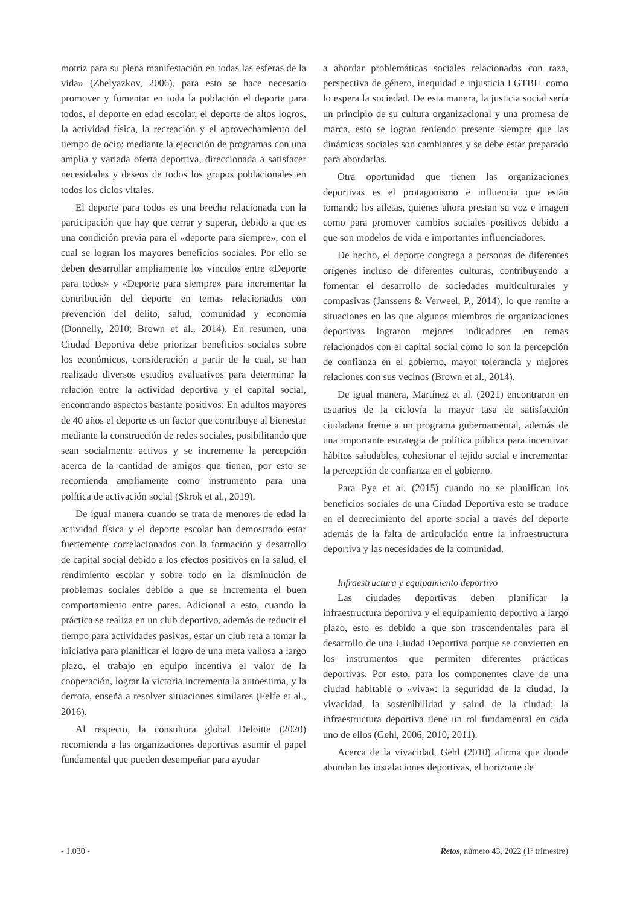motriz para su plena manifestación en todas las esferas de la vida» (Zhelyazkov, 2006), para esto se hace necesario promover y fomentar en toda la población el deporte para todos, el deporte en edad escolar, el deporte de altos logros, la actividad física, la recreación y el aprovechamiento del tiempo de ocio; mediante la ejecución de programas con una amplia y variada oferta deportiva, direccionada a satisfacer necesidades y deseos de todos los grupos poblacionales en todos los ciclos vitales.
El deporte para todos es una brecha relacionada con la participación que hay que cerrar y superar, debido a que es una condición previa para el «deporte para siempre», con el cual se logran los mayores beneficios sociales. Por ello se deben desarrollar ampliamente los vínculos entre «Deporte para todos» y «Deporte para siempre» para incrementar la contribución del deporte en temas relacionados con prevención del delito, salud, comunidad y economía (Donnelly, 2010; Brown et al., 2014). En resumen, una Ciudad Deportiva debe priorizar beneficios sociales sobre los económicos, consideración a partir de la cual, se han realizado diversos estudios evaluativos para determinar la relación entre la actividad deportiva y el capital social, encontrando aspectos bastante positivos: En adultos mayores de 40 años el deporte es un factor que contribuye al bienestar mediante la construcción de redes sociales, posibilitando que sean socialmente activos y se incremente la percepción acerca de la cantidad de amigos que tienen, por esto se recomienda ampliamente como instrumento para una política de activación social (Skrok et al., 2019).
De igual manera cuando se trata de menores de edad la actividad física y el deporte escolar han demostrado estar fuertemente correlacionados con la formación y desarrollo de capital social debido a los efectos positivos en la salud, el rendimiento escolar y sobre todo en la disminución de problemas sociales debido a que se incrementa el buen comportamiento entre pares. Adicional a esto, cuando la práctica se realiza en un club deportivo, además de reducir el tiempo para actividades pasivas, estar un club reta a tomar la iniciativa para planificar el logro de una meta valiosa a largo plazo, el trabajo en equipo incentiva el valor de la cooperación, lograr la victoria incrementa la autoestima, y la derrota, enseña a resolver situaciones similares (Felfe et al., 2016).
Al respecto, la consultora global Deloitte (2020) recomienda a las organizaciones deportivas asumir el papel fundamental que pueden desempeñar para ayudar
a abordar problemáticas sociales relacionadas con raza, perspectiva de género, inequidad e injusticia LGTBI+ como lo espera la sociedad. De esta manera, la justicia social sería un principio de su cultura organizacional y una promesa de marca, esto se logran teniendo presente siempre que las dinámicas sociales son cambiantes y se debe estar preparado para abordarlas.
Otra oportunidad que tienen las organizaciones deportivas es el protagonismo e influencia que están tomando los atletas, quienes ahora prestan su voz e imagen como para promover cambios sociales positivos debido a que son modelos de vida e importantes influenciadores.
De hecho, el deporte congrega a personas de diferentes orígenes incluso de diferentes culturas, contribuyendo a fomentar el desarrollo de sociedades multiculturales y compasivas (Janssens & Verweel, P., 2014), lo que remite a situaciones en las que algunos miembros de organizaciones deportivas lograron mejores indicadores en temas relacionados con el capital social como lo son la percepción de confianza en el gobierno, mayor tolerancia y mejores relaciones con sus vecinos (Brown et al., 2014).
De igual manera, Martínez et al. (2021) encontraron en usuarios de la ciclovía la mayor tasa de satisfacción ciudadana frente a un programa gubernamental, además de una importante estrategia de política pública para incentivar hábitos saludables, cohesionar el tejido social e incrementar la percepción de confianza en el gobierno.
Para Pye et al. (2015) cuando no se planifican los beneficios sociales de una Ciudad Deportiva esto se traduce en el decrecimiento del aporte social a través del deporte además de la falta de articulación entre la infraestructura deportiva y las necesidades de la comunidad.
Infraestructura y equipamiento deportivo
Las ciudades deportivas deben planificar la infraestructura deportiva y el equipamiento deportivo a largo plazo, esto es debido a que son trascendentales para el desarrollo de una Ciudad Deportiva porque se convierten en los instrumentos que permiten diferentes prácticas deportivas. Por esto, para los componentes clave de una ciudad habitable o «viva»: la seguridad de la ciudad, la vivacidad, la sostenibilidad y salud de la ciudad; la infraestructura deportiva tiene un rol fundamental en cada uno de ellos (Gehl, 2006, 2010, 2011).
Acerca de la vivacidad, Gehl (2010) afirma que donde abundan las instalaciones deportivas, el horizonte de
- 1.030 - Retos, número 43, 2022 (1º trimestre)